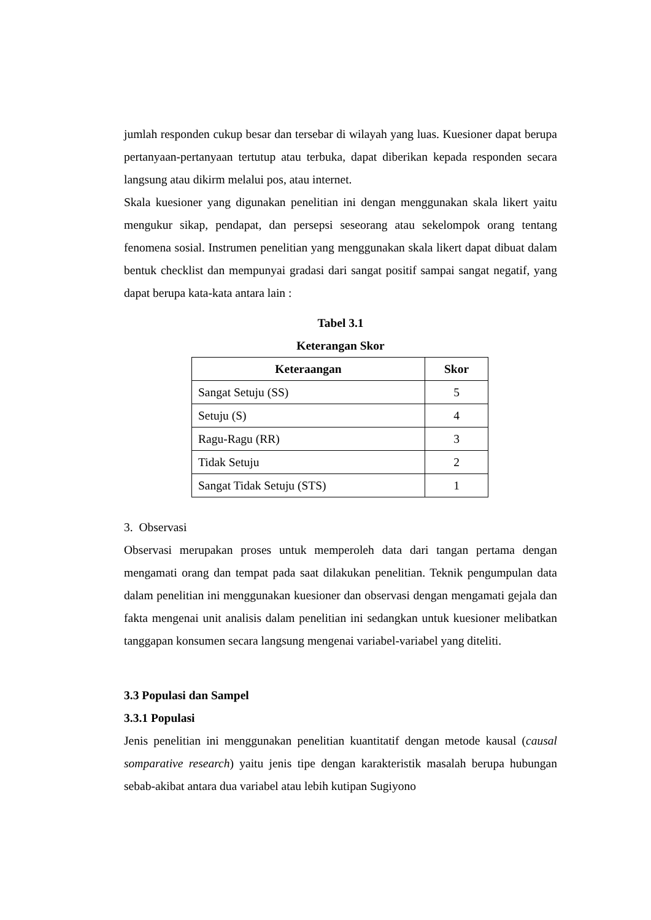jumlah responden cukup besar dan tersebar di wilayah yang luas. Kuesioner dapat berupa pertanyaan-pertanyaan tertutup atau terbuka, dapat diberikan kepada responden secara langsung atau dikirm melalui pos, atau internet.
Skala kuesioner yang digunakan penelitian ini dengan menggunakan skala likert yaitu mengukur sikap, pendapat, dan persepsi seseorang atau sekelompok orang tentang fenomena sosial. Instrumen penelitian yang menggunakan skala likert dapat dibuat dalam bentuk checklist dan mempunyai gradasi dari sangat positif sampai sangat negatif, yang dapat berupa kata-kata antara lain :
Tabel 3.1
Keterangan Skor
| Keteraangan | Skor |
| --- | --- |
| Sangat Setuju (SS) | 5 |
| Setuju (S) | 4 |
| Ragu-Ragu (RR) | 3 |
| Tidak Setuju | 2 |
| Sangat Tidak Setuju (STS) | 1 |
3. Observasi
Observasi merupakan proses untuk memperoleh data dari tangan pertama dengan mengamati orang dan tempat pada saat dilakukan penelitian. Teknik pengumpulan data dalam penelitian ini menggunakan kuesioner dan observasi dengan mengamati gejala dan fakta mengenai unit analisis dalam penelitian ini sedangkan untuk kuesioner melibatkan tanggapan konsumen secara langsung mengenai variabel-variabel yang diteliti.
3.3 Populasi dan Sampel
3.3.1 Populasi
Jenis penelitian ini menggunakan penelitian kuantitatif dengan metode kausal (causal somparative research) yaitu jenis tipe dengan karakteristik masalah berupa hubungan sebab-akibat antara dua variabel atau lebih kutipan Sugiyono